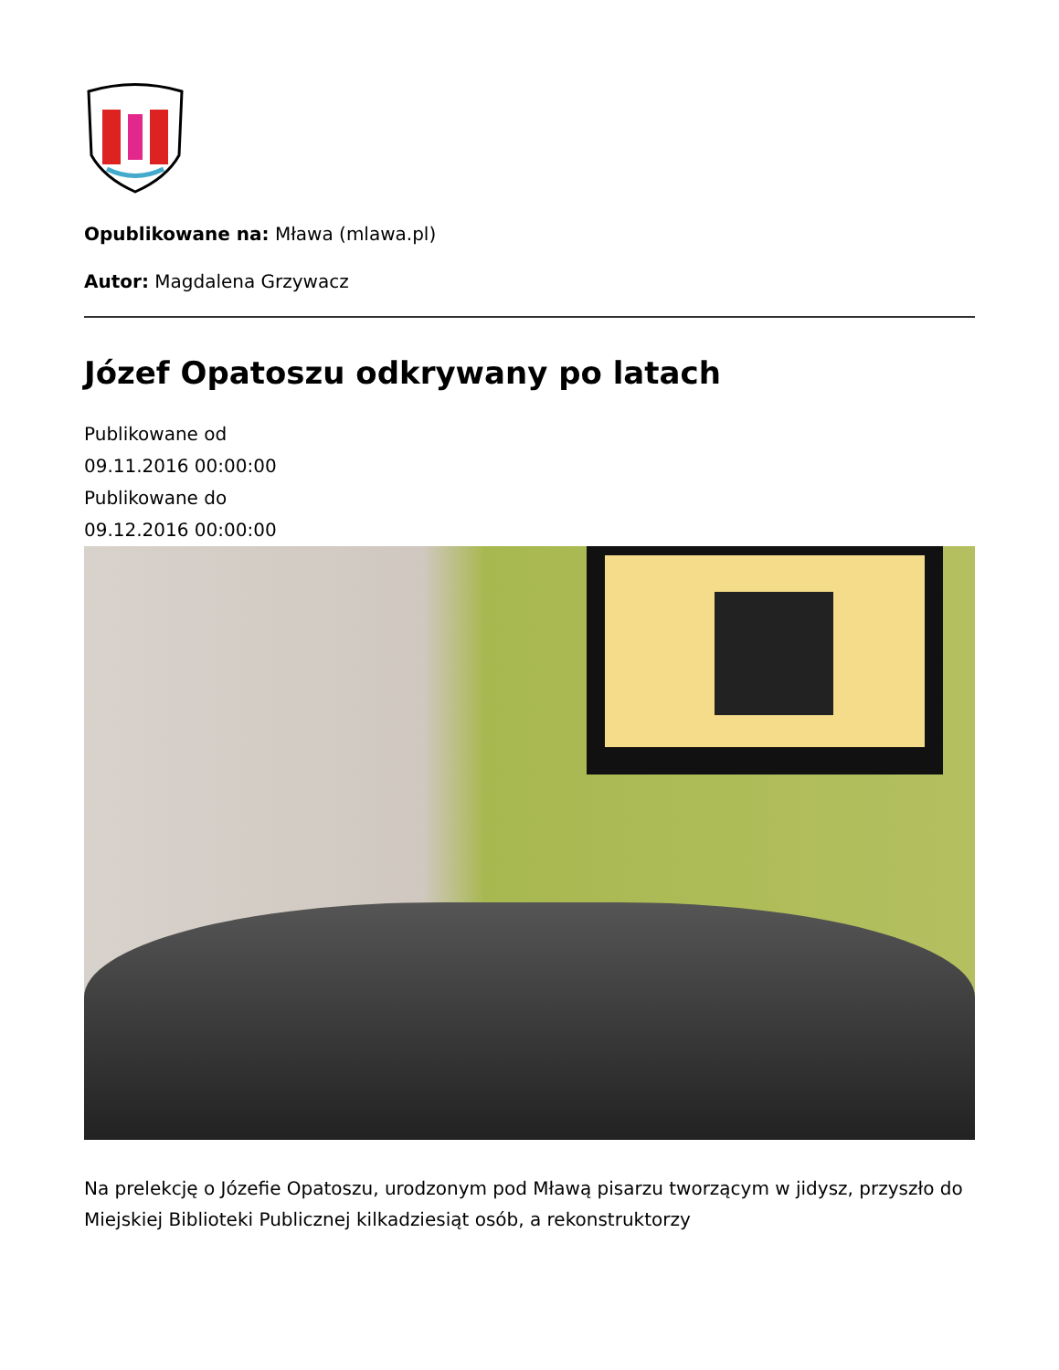Opublikowane na: Mława (mlawa.pl)
Autor: Magdalena Grzywacz
Józef Opatoszu odkrywany po latach
Publikowane od
09.11.2016 00:00:00
Publikowane do
09.12.2016 00:00:00
Na prelekcję o Józefie Opatoszu, urodzonym pod Mławą pisarzu tworzącym w jidysz, przyszło do Miejskiej Biblioteki Publicznej kilkadziesiąt osób, a rekonstruktorzy